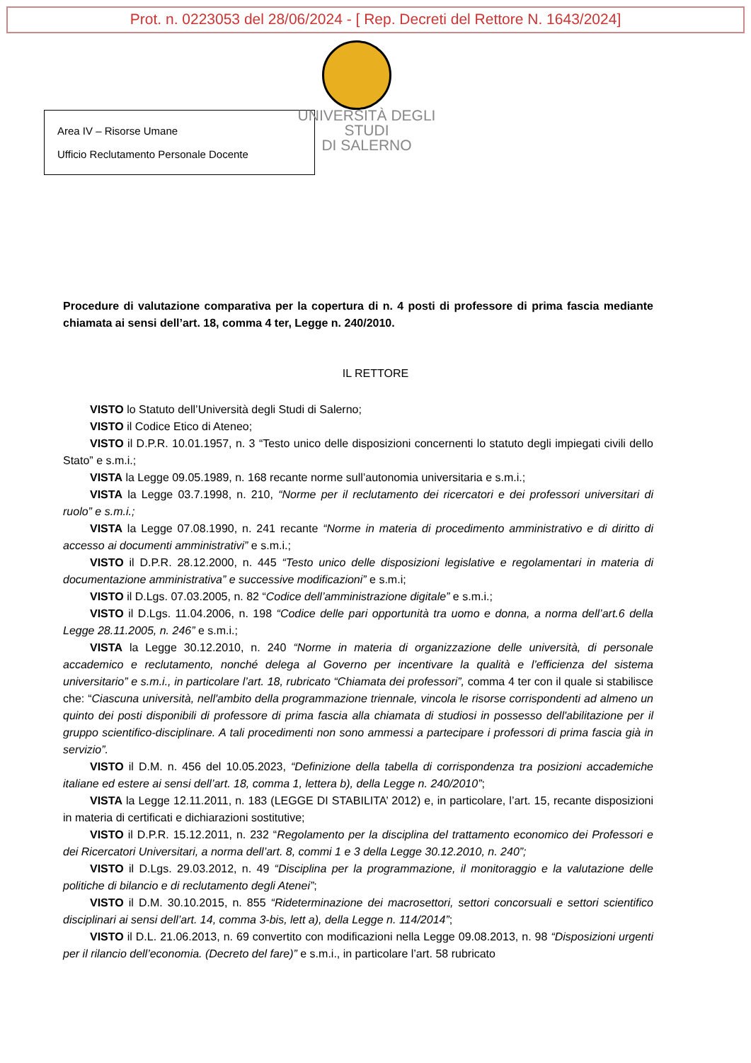Prot. n. 0223053 del 28/06/2024 - [ Rep. Decreti del Rettore N. 1643/2024]
Area IV – Risorse Umane
Ufficio Reclutamento Personale Docente
UNIVERSITÀ DEGLI STUDI
DI SALERNO
Procedure di valutazione comparativa per la copertura di n. 4 posti di professore di prima fascia mediante chiamata ai sensi dell’art. 18, comma 4 ter, Legge n. 240/2010.
IL RETTORE
VISTO lo Statuto dell’Università degli Studi di Salerno;
VISTO il Codice Etico di Ateneo;
VISTO il D.P.R. 10.01.1957, n. 3 “Testo unico delle disposizioni concernenti lo statuto degli impiegati civili dello Stato” e s.m.i.;
VISTA la Legge 09.05.1989, n. 168 recante norme sull’autonomia universitaria e s.m.i.;
VISTA la Legge 03.7.1998, n. 210, “Norme per il reclutamento dei ricercatori e dei professori universitari di ruolo” e s.m.i.;
VISTA la Legge 07.08.1990, n. 241 recante “Norme in materia di procedimento amministrativo e di diritto di accesso ai documenti amministrativi” e s.m.i.;
VISTO il D.P.R. 28.12.2000, n. 445 “Testo unico delle disposizioni legislative e regolamentari in materia di documentazione amministrativa” e successive modificazioni” e s.m.i;
VISTO il D.Lgs. 07.03.2005, n. 82 “Codice dell’amministrazione digitale” e s.m.i.;
VISTO il D.Lgs. 11.04.2006, n. 198 “Codice delle pari opportunità tra uomo e donna, a norma dell’art.6 della Legge 28.11.2005, n. 246” e s.m.i.;
VISTA la Legge 30.12.2010, n. 240 “Norme in materia di organizzazione delle università, di personale accademico e reclutamento, nonché delega al Governo per incentivare la qualità e l’efficienza del sistema universitario” e s.m.i., in particolare l’art. 18, rubricato “Chiamata dei professori”, comma 4 ter con il quale si stabilisce che: “Ciascuna università, nell'ambito della programmazione triennale, vincola le risorse corrispondenti ad almeno un quinto dei posti disponibili di professore di prima fascia alla chiamata di studiosi in possesso dell'abilitazione per il gruppo scientifico-disciplinare. A tali procedimenti non sono ammessi a partecipare i professori di prima fascia già in servizio”.
VISTO il D.M. n. 456 del 10.05.2023, “Definizione della tabella di corrispondenza tra posizioni accademiche italiane ed estere ai sensi dell’art. 18, comma 1, lettera b), della Legge n. 240/2010”;
VISTA la Legge 12.11.2011, n. 183 (LEGGE DI STABILITA’ 2012) e, in particolare, l’art. 15, recante disposizioni in materia di certificati e dichiarazioni sostitutive;
VISTO il D.P.R. 15.12.2011, n. 232 “Regolamento per la disciplina del trattamento economico dei Professori e dei Ricercatori Universitari, a norma dell’art. 8, commi 1 e 3 della Legge 30.12.2010, n. 240”;
VISTO il D.Lgs. 29.03.2012, n. 49 “Disciplina per la programmazione, il monitoraggio e la valutazione delle politiche di bilancio e di reclutamento degli Atenei”;
VISTO il D.M. 30.10.2015, n. 855 “Rideterminazione dei macrosettori, settori concorsuali e settori scientifico disciplinari ai sensi dell’art. 14, comma 3-bis, lett a), della Legge n. 114/2014”;
VISTO il D.L. 21.06.2013, n. 69 convertito con modificazioni nella Legge 09.08.2013, n. 98 “Disposizioni urgenti per il rilancio dell’economia. (Decreto del fare)” e s.m.i., in particolare l’art. 58 rubricato